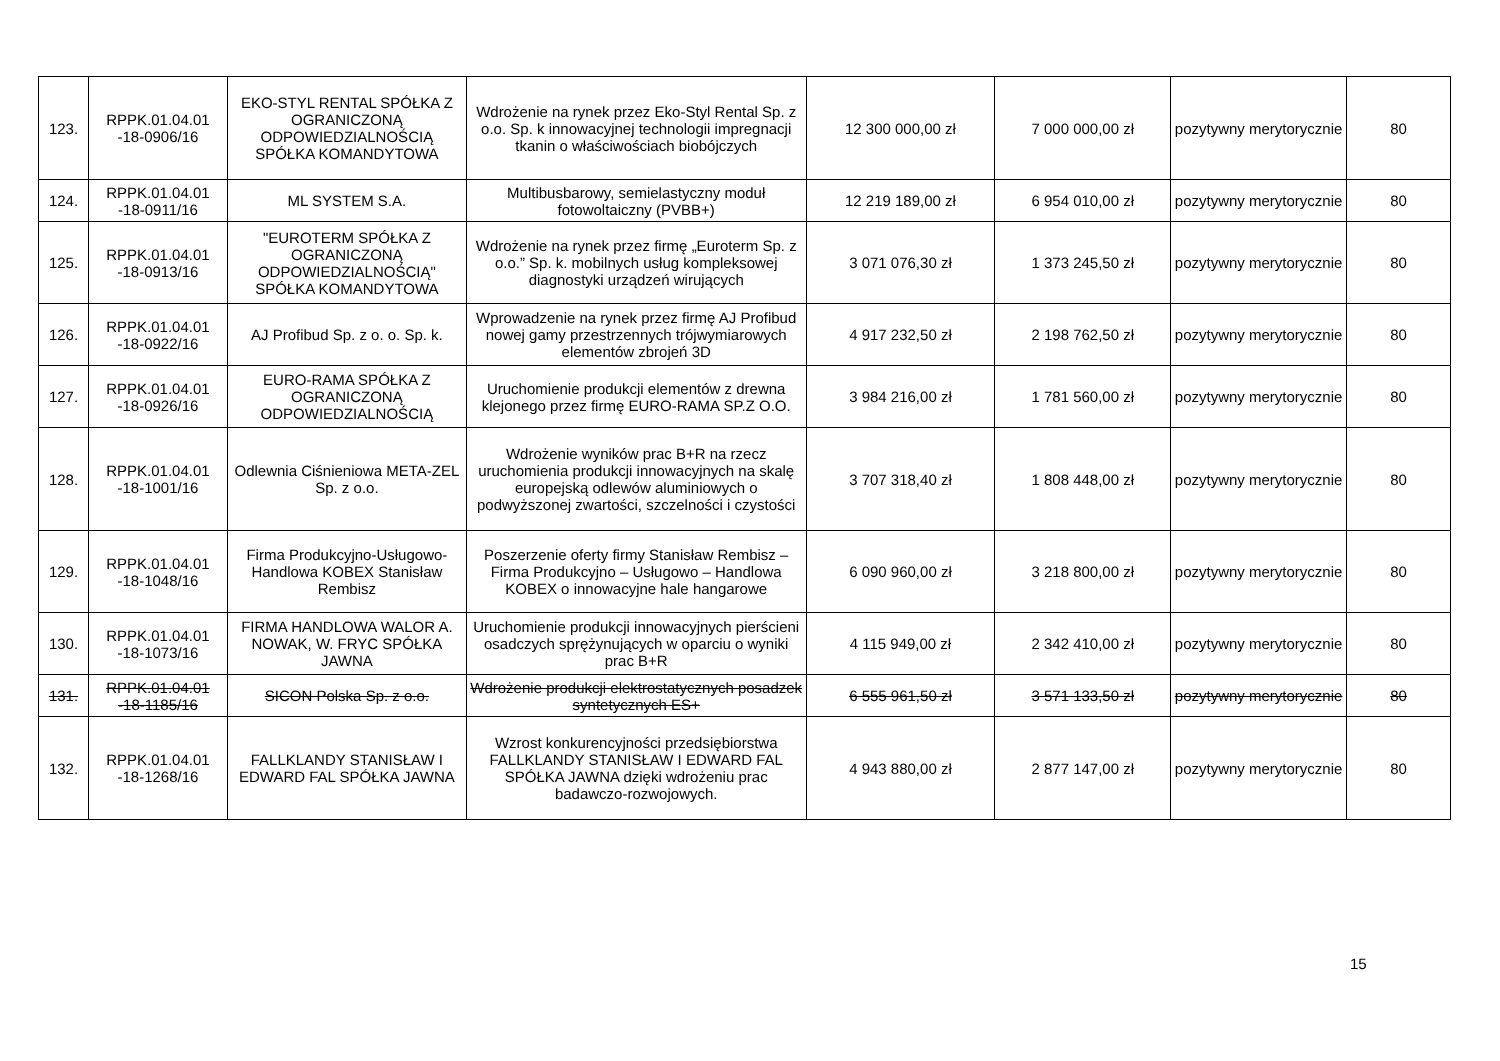| 123. | RPPK.01.04.01 -18-0906/16 | EKO-STYL RENTAL SPÓŁKA Z OGRANICZONĄ ODPOWIEDZIALNOŚCIĄ SPÓŁKA KOMANDYTOWA | Wdrożenie na rynek przez Eko-Styl Rental Sp. z o.o. Sp. k innowacyjnej technologii impregnacji tkanin o właściwościach biobójczych | 12 300 000,00 zł | 7 000 000,00 zł | pozytywny merytorycznie | 80 |
| 124. | RPPK.01.04.01 -18-0911/16 | ML SYSTEM S.A. | Multibusbarowy, semielastyczny moduł fotowoltaiczny (PVBB+) | 12 219 189,00 zł | 6 954 010,00 zł | pozytywny merytorycznie | 80 |
| 125. | RPPK.01.04.01 -18-0913/16 | "EUROTERM SPÓŁKA Z OGRANICZONĄ ODPOWIEDZIALNOŚCIĄ" SPÓŁKA KOMANDYTOWA | Wdrożenie na rynek przez firmę „Euroterm Sp. z o.o.” Sp. k. mobilnych usług kompleksowej diagnostyki urządzeń wirujących | 3 071 076,30 zł | 1 373 245,50 zł | pozytywny merytorycznie | 80 |
| 126. | RPPK.01.04.01 -18-0922/16 | AJ Profibud Sp. z o. o. Sp. k. | Wprowadzenie na rynek przez firmę AJ Profibud nowej gamy przestrzennych trójwymiarowych elementów zbrojeń 3D | 4 917 232,50 zł | 2 198 762,50 zł | pozytywny merytorycznie | 80 |
| 127. | RPPK.01.04.01 -18-0926/16 | EURO-RAMA SPÓŁKA Z OGRANICZONĄ ODPOWIEDZIALNOŚCIĄ | Uruchomienie produkcji elementów z drewna klejonego przez firmę EURO-RAMA SP.Z O.O. | 3 984 216,00 zł | 1 781 560,00 zł | pozytywny merytorycznie | 80 |
| 128. | RPPK.01.04.01 -18-1001/16 | Odlewnia Ciśnieniowa META-ZEL Sp. z o.o. | Wdrożenie wyników prac B+R na rzecz uruchomienia produkcji innowacyjnych na skalę europejską odlewów aluminiowych o podwyższonej zwartości, szczelności i czystości | 3 707 318,40 zł | 1 808 448,00 zł | pozytywny merytorycznie | 80 |
| 129. | RPPK.01.04.01 -18-1048/16 | Firma Produkcyjno-Usługowo-Handlowa KOBEX Stanisław Rembisz | Poszerzenie oferty firmy Stanisław Rembisz – Firma Produkcyjno – Usługowo – Handlowa KOBEX o innowacyjne hale hangarowe | 6 090 960,00 zł | 3 218 800,00 zł | pozytywny merytorycznie | 80 |
| 130. | RPPK.01.04.01 -18-1073/16 | FIRMA HANDLOWA WALOR A. NOWAK, W. FRYC SPÓŁKA JAWNA | Uruchomienie produkcji innowacyjnych pierścieni osadczych sprężynujących w oparciu o wyniki prac B+R | 4 115 949,00 zł | 2 342 410,00 zł | pozytywny merytorycznie | 80 |
| 131. | RPPK.01.04.01 -18-1185/16 | SICON Polska Sp. z o.o. | Wdrożenie produkcji elektrostatycznych posadzek syntetycznych ES+ | 6 555 961,50 zł | 3 571 133,50 zł | pozytywny merytorycznie | 80 |
| 132. | RPPK.01.04.01 -18-1268/16 | FALLKLANDY STANISŁAW I EDWARD FAL SPÓŁKA JAWNA | Wzrost konkurencyjności przedsiębiorstwa FALLKLANDY STANISŁAW I EDWARD FAL SPÓŁKA JAWNA dzięki wdrożeniu prac badawczo-rozwojowych. | 4 943 880,00 zł | 2 877 147,00 zł | pozytywny merytorycznie | 80 |
15